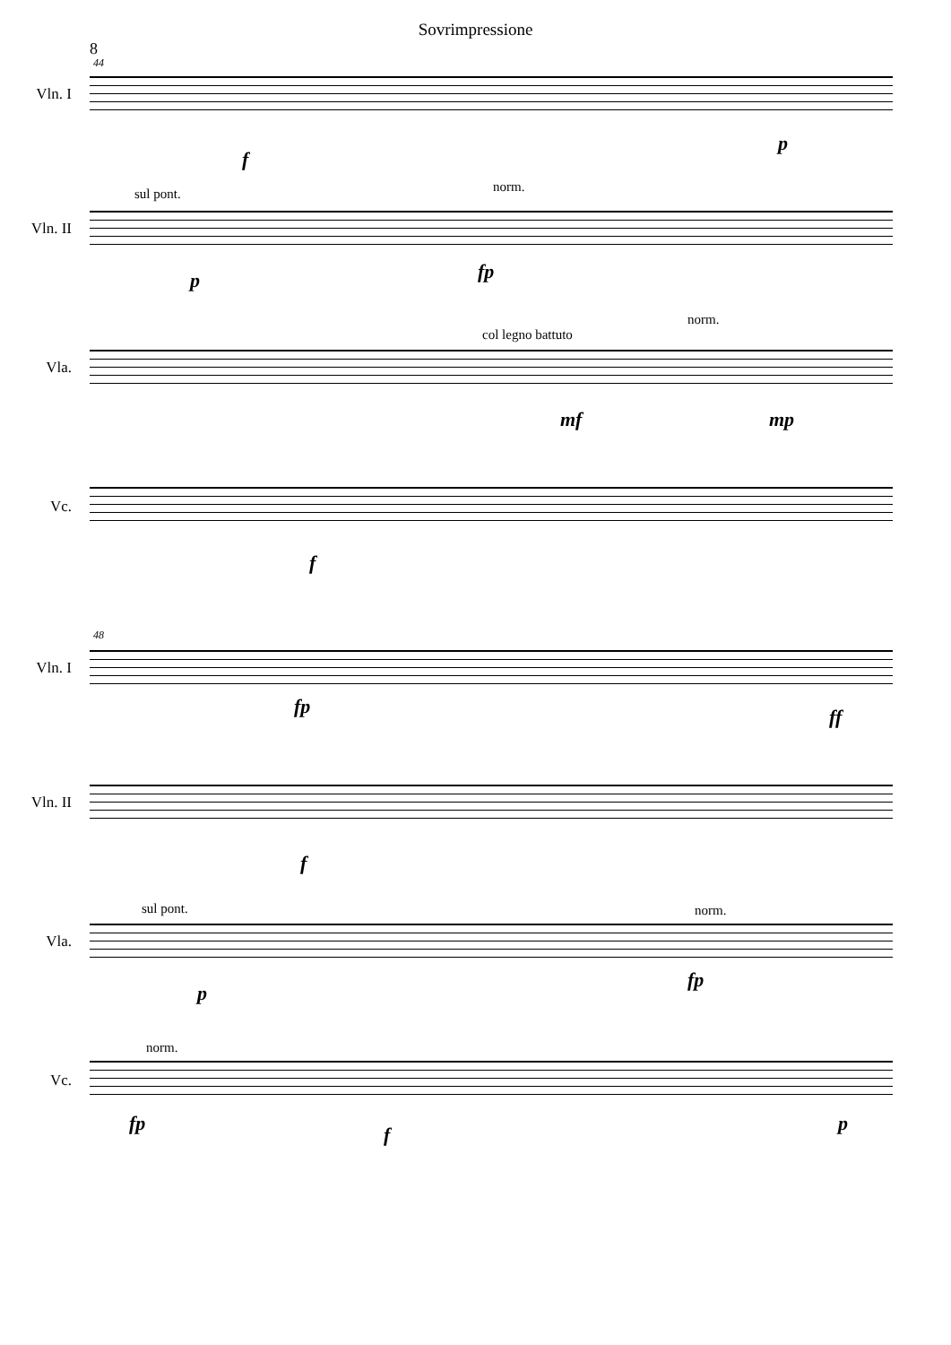Sovrimpressione
8
44
Vln. I
f
p
sul pont. norm.
Vln. II
p fp
col legno battuto
norm.
Vla.
mf mp
Vc.
f
48
Vln. I
fp ff
Vln. II
f
sul pont. norm.
Vla.
p
fp
norm.
Vc.
fp f p